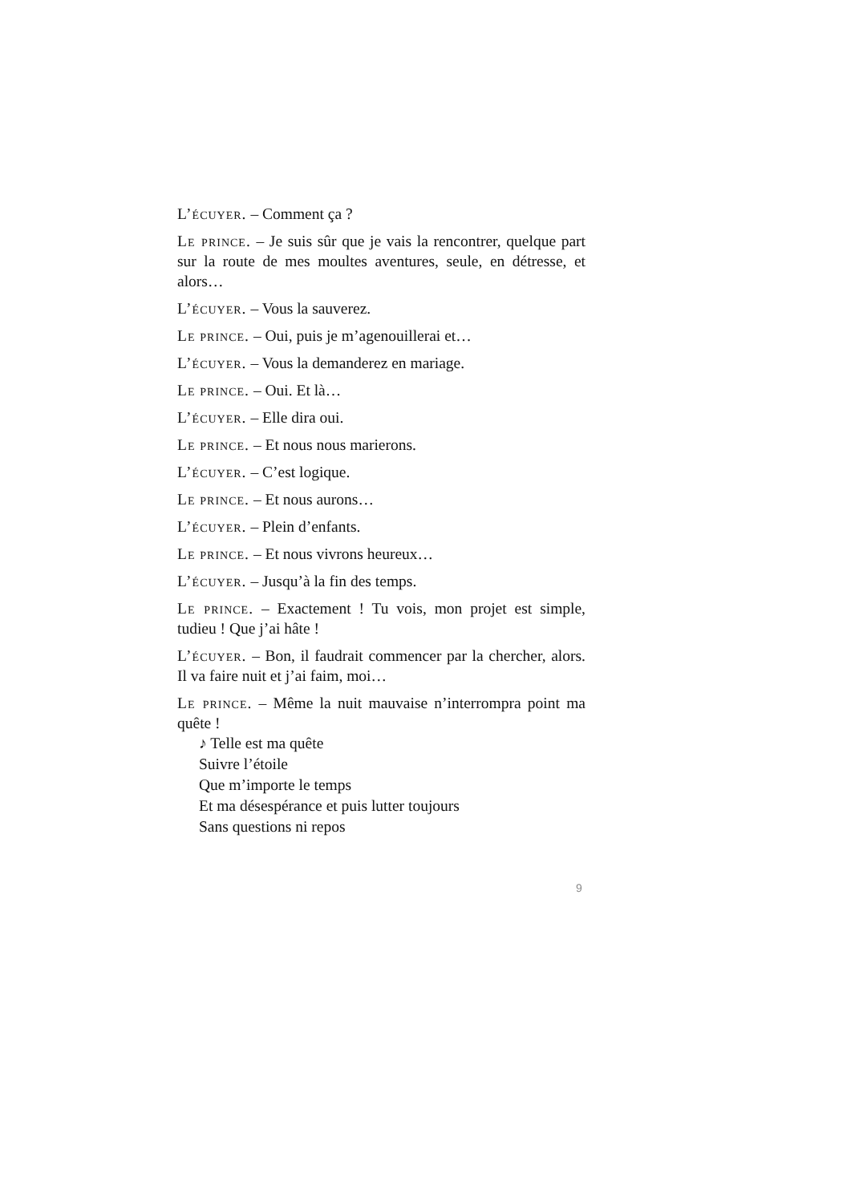L’écuyer. – Comment ça ?
Le prince. – Je suis sûr que je vais la rencontrer, quelque part sur la route de mes moultes aventures, seule, en détresse, et alors…
L’écuyer. – Vous la sauverez.
Le prince. – Oui, puis je m’agenouillerai et…
L’écuyer. – Vous la demanderez en mariage.
Le prince. – Oui. Et là…
L’écuyer. – Elle dira oui.
Le prince. – Et nous nous marierons.
L’écuyer. – C’est logique.
Le prince. – Et nous aurons…
L’écuyer. – Plein d’enfants.
Le prince. – Et nous vivrons heureux…
L’écuyer. – Jusqu’à la fin des temps.
Le prince. – Exactement ! Tu vois, mon projet est simple, tudieu ! Que j’ai hâte !
L’écuyer. – Bon, il faudrait commencer par la chercher, alors. Il va faire nuit et j’ai faim, moi…
Le prince. – Même la nuit mauvaise n’interrompra point ma quête !
♪ Telle est ma quête
Suivre l’étoile
Que m’importe le temps
Et ma désespérance et puis lutter toujours
Sans questions ni repos
9